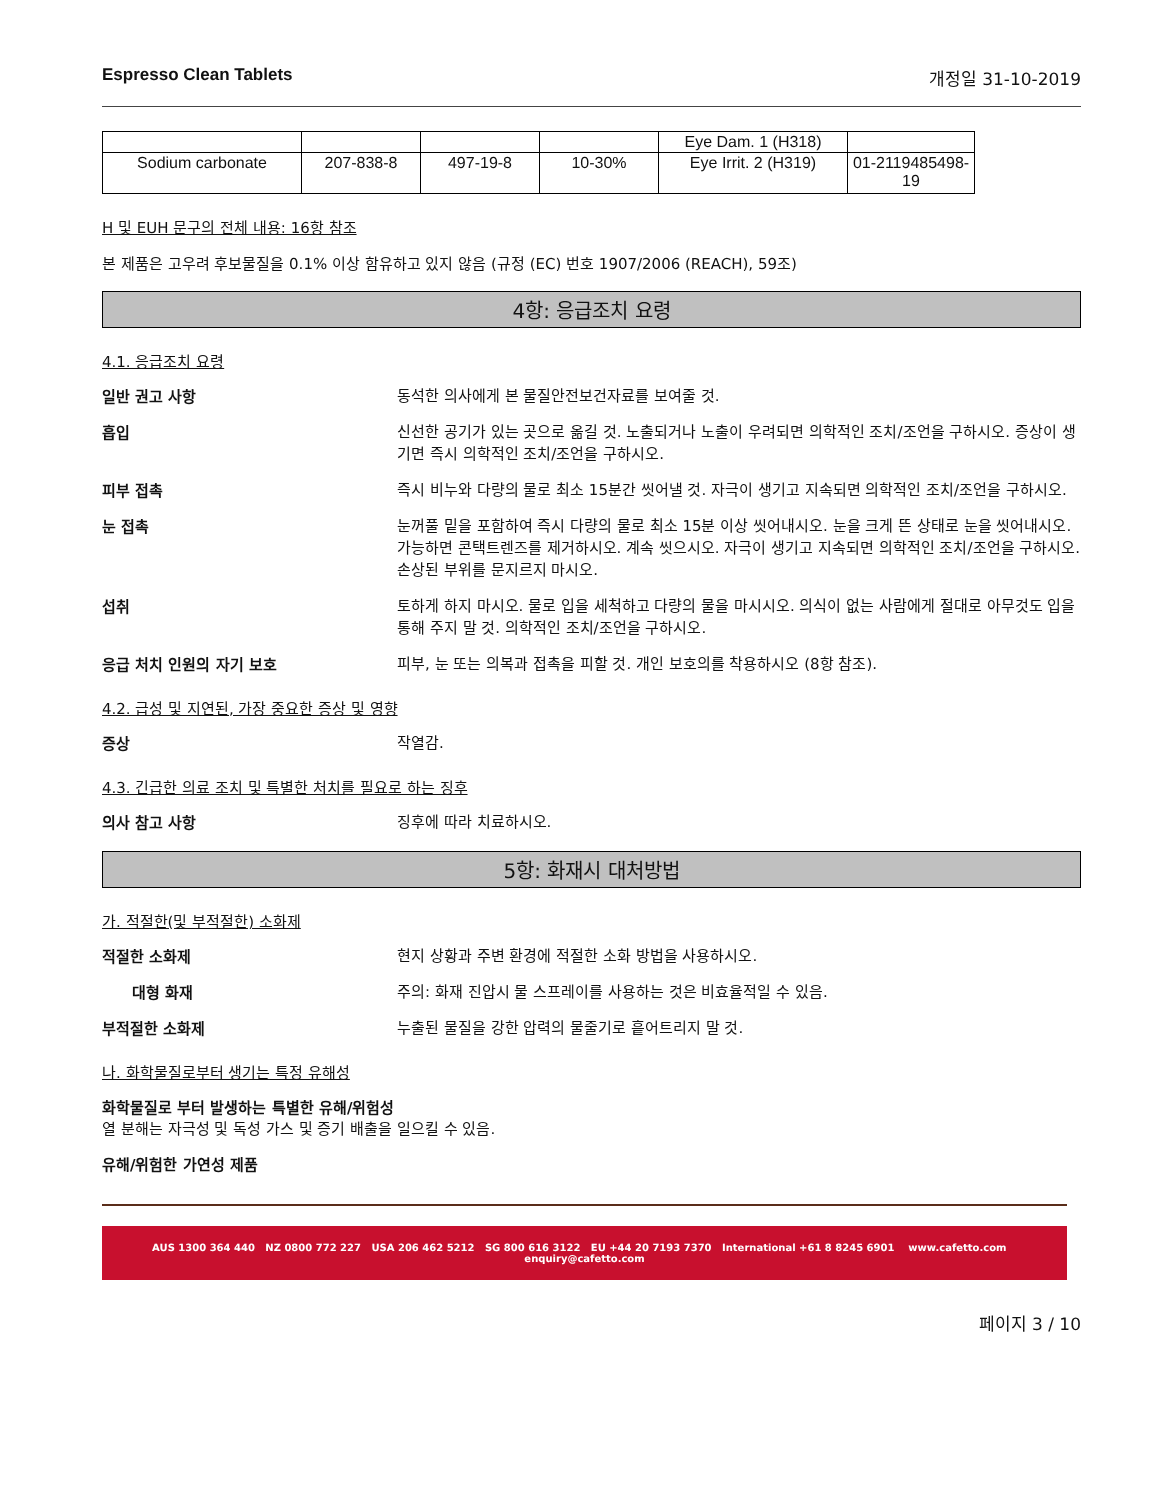Espresso Clean Tablets 개정일 31-10-2019
| | | | | Eye Dam. 1 (H318) | |
| Sodium carbonate | 207-838-8 | 497-19-8 | 10-30% | Eye Irrit. 2 (H319) | 01-2119485498-19 |
H 및 EUH 문구의 전체 내용: 16항 참조
본 제품은 고우려 후보물질을 0.1% 이상 함유하고 있지 않음 (규정 (EC) 번호 1907/2006 (REACH), 59조)
4항: 응급조치 요령
4.1. 응급조치 요령
일반 권고 사항
동석한 의사에게 본 물질안전보건자료를 보여줄 것.
흡입
신선한 공기가 있는 곳으로 옮길 것. 노출되거나 노출이 우려되면 의학적인 조치/조언을 구하시오. 증상이 생기면 즉시 의학적인 조치/조언을 구하시오.
피부 접촉
즉시 비누와 다량의 물로 최소 15분간 씻어낼 것. 자극이 생기고 지속되면 의학적인 조치/조언을 구하시오.
눈 접촉
눈꺼풀 밑을 포함하여 즉시 다량의 물로 최소 15분 이상 씻어내시오. 눈을 크게 뜬 상태로 눈을 씻어내시오. 가능하면 콘택트렌즈를 제거하시오. 계속 씻으시오. 자극이 생기고 지속되면 의학적인 조치/조언을 구하시오. 손상된 부위를 문지르지 마시오.
섭취
토하게 하지 마시오. 물로 입을 세척하고 다량의 물을 마시시오. 의식이 없는 사람에게 절대로 아무것도 입을 통해 주지 말 것. 의학적인 조치/조언을 구하시오.
응급 처치 인원의 자기 보호
피부, 눈 또는 의복과 접촉을 피할 것. 개인 보호의를 착용하시오 (8항 참조).
4.2. 급성 및 지연된, 가장 중요한 증상 및 영향
증상
작열감.
4.3. 긴급한 의료 조치 및 특별한 처치를 필요로 하는 징후
의사 참고 사항
징후에 따라 치료하시오.
5항: 화재시 대처방법
가. 적절한(및 부적절한) 소화제
적절한 소화제
현지 상황과 주변 환경에 적절한 소화 방법을 사용하시오.
대형 화재
주의: 화재 진압시 물 스프레이를 사용하는 것은 비효율적일 수 있음.
부적절한 소화제
누출된 물질을 강한 압력의 물줄기로 흩어트리지 말 것.
나. 화학물질로부터 생기는 특정 유해성
화학물질로 부터 발생하는 특별한 유해/위험성
열 분해는 자극성 및 독성 가스 및 증기 배출을 일으킬 수 있음.
유해/위험한 가연성 제품
AUS 1300 364 440 NZ 0800 772 227 USA 206 462 5212 SG 800 616 3122 EU +44 20 7193 7370 International +61 8 8245 6901 www.cafetto.com enquiry@cafetto.com
페이지 3 / 10